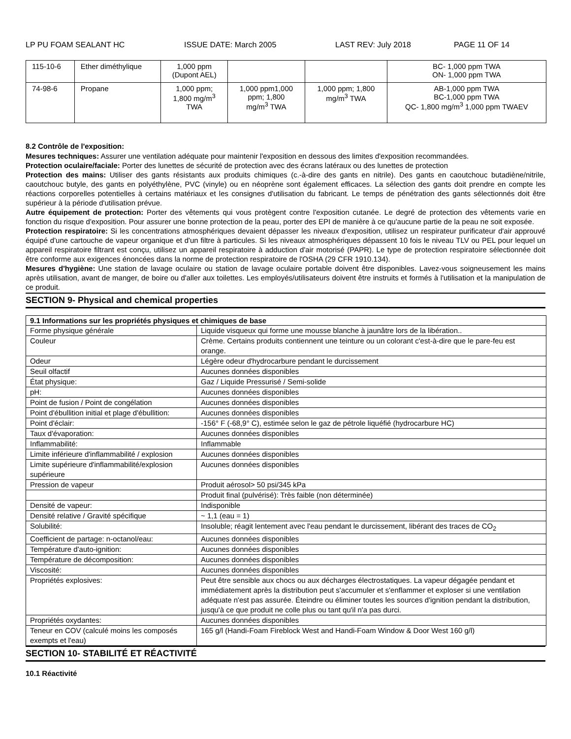LP PU FOAM SEALANT HC ISSUE DATE: March 2005 LAST REV: July 2018 PAGE 11 OF 14
| 115-10-6 | Ether diméthylique | 1,000 ppm (Dupont AEL) | | | BC- 1,000 ppm TWA ON- 1,000 ppm TWA |
| 74-98-6 | Propane | 1,000 ppm; 1,800 mg/m<sup>3</sup> TWA | 1,000 ppm1,000 ppm; 1,800 mg/m<sup>3</sup> TWA | 1,000 ppm; 1,800 mg/m<sup>3</sup> TWA | AB-1,000 ppm TWA BC-1,000 ppm TWA QC- 1,800 mg/m<sup>3</sup> 1,000 ppm TWAEV |
8.2 Contrôle de l'exposition:
Mesures techniques: Assurer une ventilation adéquate pour maintenir l'exposition en dessous des limites d'exposition recommandées.
Protection oculaire/faciale: Porter des lunettes de sécurité de protection avec des écrans latéraux ou des lunettes de protection
Protection des mains: Utiliser des gants résistants aux produits chimiques (c.-à-dire des gants en nitrile). Des gants en caoutchouc butadiène/nitrile, caoutchouc butyle, des gants en polyéthylène, PVC (vinyle) ou en néoprène sont également efficaces. La sélection des gants doit prendre en compte les réactions corporelles potentielles à certains matériaux et les consignes d'utilisation du fabricant. Le temps de pénétration des gants sélectionnés doit être supérieur à la période d'utilisation prévue.
Autre équipement de protection: Porter des vêtements qui vous protègent contre l'exposition cutanée. Le degré de protection des vêtements varie en fonction du risque d'exposition. Pour assurer une bonne protection de la peau, porter des EPI de manière à ce qu'aucune partie de la peau ne soit exposée.
Protection respiratoire: Si les concentrations atmosphériques devaient dépasser les niveaux d'exposition, utilisez un respirateur purificateur d'air approuvé équipé d'une cartouche de vapeur organique et d'un filtre à particules. Si les niveaux atmosphériques dépassent 10 fois le niveau TLV ou PEL pour lequel un appareil respiratoire filtrant est conçu, utilisez un appareil respiratoire à adduction d'air motorisé (PAPR). Le type de protection respiratoire sélectionnée doit être conforme aux exigences énoncées dans la norme de protection respiratoire de l'OSHA (29 CFR 1910.134).
Mesures d'hygiène: Une station de lavage oculaire ou station de lavage oculaire portable doivent être disponibles. Lavez-vous soigneusement les mains après utilisation, avant de manger, de boire ou d'aller aux toilettes. Les employés/utilisateurs doivent être instruits et formés à l'utilisation et la manipulation de ce produit.
SECTION 9- Physical and chemical properties
| 9.1 Informations sur les propriétés physiques et chimiques de base | |
| --- | --- |
| Forme physique générale | Liquide visqueux qui forme une mousse blanche à jaunâtre lors de la libération.. |
| Couleur | Crème. Certains produits contiennent une teinture ou un colorant c'est-à-dire que le pare-feu est orange. |
| Odeur | Légère odeur d'hydrocarbure pendant le durcissement |
| Seuil olfactif | Aucunes données disponibles |
| État physique: | Gaz / Liquide Pressurisé / Semi-solide |
| pH: | Aucunes données disponibles |
| Point de fusion / Point de congélation | Aucunes données disponibles |
| Point d'ébullition initial et plage d'ébullition: | Aucunes données disponibles |
| Point d'éclair: | -156° F (-68,9° C), estimée selon le gaz de pétrole liquéfié (hydrocarbure HC) |
| Taux d'évaporation: | Aucunes données disponibles |
| Inflammabilité: | Inflammable |
| Limite inférieure d'inflammabilité / explosion | Aucunes données disponibles |
| Limite supérieure d'inflammabilité/explosion supérieure | Aucunes données disponibles |
| Pression de vapeur | Produit aérosol> 50 psi/345 kPa |
| | Produit final (pulvérisé): Très faible (non déterminée) |
| Densité de vapeur: | Indisponible |
| Densité relative / Gravité spécifique | ~ 1,1 (eau = 1) |
| Solubilité: | Insoluble; réagit lentement avec l'eau pendant le durcissement, libérant des traces de CO<sub>2</sub> |
| Coefficient de partage: n-octanol/eau: | Aucunes données disponibles |
| Température d'auto-ignition: | Aucunes données disponibles |
| Température de décomposition: | Aucunes données disponibles |
| Viscosité: | Aucunes données disponibles |
| Propriétés explosives: | Peut être sensible aux chocs ou aux décharges électrostatiques. La vapeur dégagée pendant et immédiatement après la distribution peut s'accumuler et s'enflammer et exploser si une ventilation adéquate n'est pas assurée. Éteindre ou éliminer toutes les sources d'ignition pendant la distribution, jusqu'à ce que produit ne colle plus ou tant qu'il n'a pas durci. |
| Propriétés oxydantes: | Aucunes données disponibles |
| Teneur en COV (calculé moins les composés exempts et l'eau) | 165 g/l (Handi-Foam Fireblock West and Handi-Foam Window & Door West 160 g/l) |
SECTION 10- STABILITÉ ET RÉACTIVITÉ
10.1 Réactivité